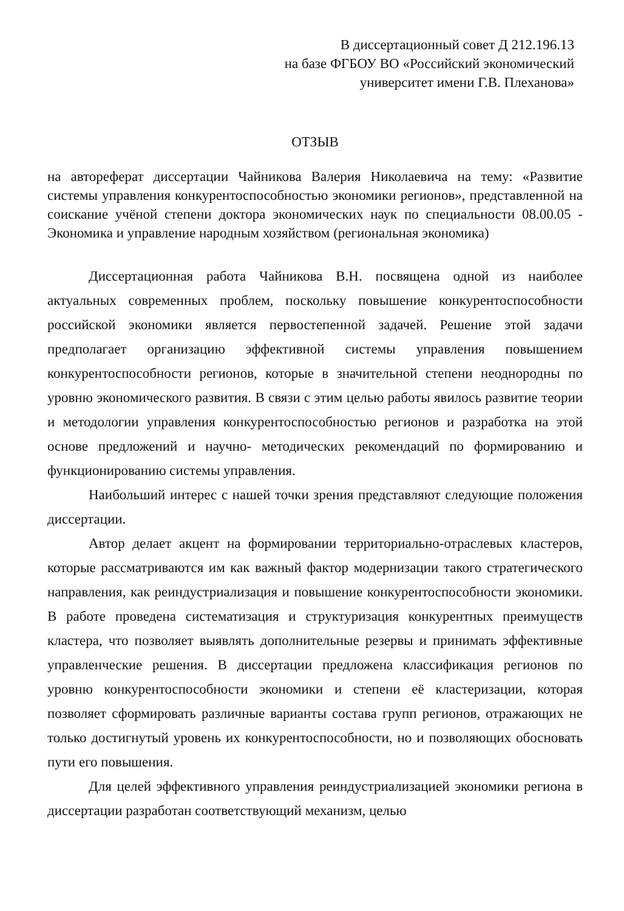В диссертационный совет Д 212.196.13
на базе ФГБОУ ВО «Российский экономический
университет имени Г.В. Плеханова»
ОТЗЫВ
на автореферат диссертации Чайникова Валерия Николаевича на тему: «Развитие системы управления конкурентоспособностью экономики регионов», представленной на соискание учёной степени доктора экономических наук по специальности 08.00.05 - Экономика и управление народным хозяйством (региональная экономика)
Диссертационная работа Чайникова В.Н. посвящена одной из наиболее актуальных современных проблем, поскольку повышение конкурентоспособности российской экономики является первостепенной задачей. Решение этой задачи предполагает организацию эффективной системы управления повышением конкурентоспособности регионов, которые в значительной степени неоднородны по уровню экономического развития. В связи с этим целью работы явилось развитие теории и методологии управления конкурентоспособностью регионов и разработка на этой основе предложений и научно- методических рекомендаций по формированию и функционированию системы управления.
Наибольший интерес с нашей точки зрения представляют следующие положения диссертации.
Автор делает акцент на формировании территориально-отраслевых кластеров, которые рассматриваются им как важный фактор модернизации такого стратегического направления, как реиндустриализация и повышение конкурентоспособности экономики. В работе проведена систематизация и структуризация конкурентных преимуществ кластера, что позволяет выявлять дополнительные резервы и принимать эффективные управленческие решения. В диссертации предложена классификация регионов по уровню конкурентоспособности экономики и степени её кластеризации, которая позволяет сформировать различные варианты состава групп регионов, отражающих не только достигнутый уровень их конкурентоспособности, но и позволяющих обосновать пути его повышения.
Для целей эффективного управления реиндустриализацией экономики региона в диссертации разработан соответствующий механизм, целью